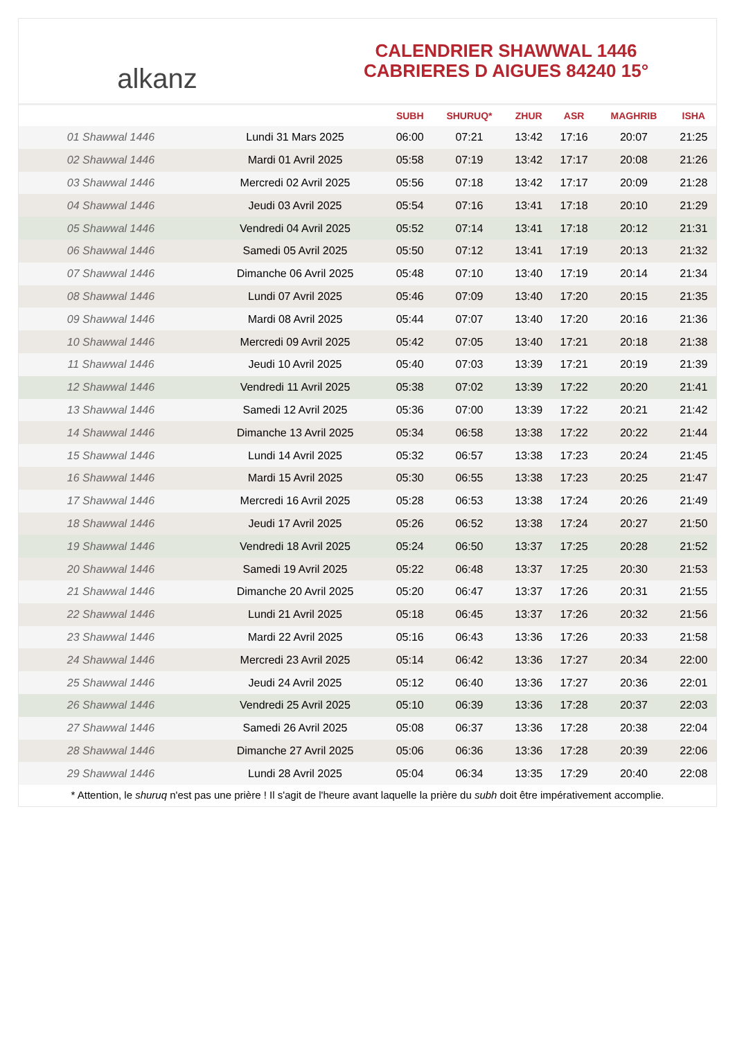alkanz
CALENDRIER SHAWWAL 1446
CABRIERES D AIGUES 84240 15°
| | | SUBH | SHURUQ* | ZHUR | ASR | MAGHRIB | ISHA |
| --- | --- | --- | --- | --- | --- | --- | --- |
| 01 Shawwal 1446 | Lundi 31 Mars 2025 | 06:00 | 07:21 | 13:42 | 17:16 | 20:07 | 21:25 |
| 02 Shawwal 1446 | Mardi 01 Avril 2025 | 05:58 | 07:19 | 13:42 | 17:17 | 20:08 | 21:26 |
| 03 Shawwal 1446 | Mercredi 02 Avril 2025 | 05:56 | 07:18 | 13:42 | 17:17 | 20:09 | 21:28 |
| 04 Shawwal 1446 | Jeudi 03 Avril 2025 | 05:54 | 07:16 | 13:41 | 17:18 | 20:10 | 21:29 |
| 05 Shawwal 1446 | Vendredi 04 Avril 2025 | 05:52 | 07:14 | 13:41 | 17:18 | 20:12 | 21:31 |
| 06 Shawwal 1446 | Samedi 05 Avril 2025 | 05:50 | 07:12 | 13:41 | 17:19 | 20:13 | 21:32 |
| 07 Shawwal 1446 | Dimanche 06 Avril 2025 | 05:48 | 07:10 | 13:40 | 17:19 | 20:14 | 21:34 |
| 08 Shawwal 1446 | Lundi 07 Avril 2025 | 05:46 | 07:09 | 13:40 | 17:20 | 20:15 | 21:35 |
| 09 Shawwal 1446 | Mardi 08 Avril 2025 | 05:44 | 07:07 | 13:40 | 17:20 | 20:16 | 21:36 |
| 10 Shawwal 1446 | Mercredi 09 Avril 2025 | 05:42 | 07:05 | 13:40 | 17:21 | 20:18 | 21:38 |
| 11 Shawwal 1446 | Jeudi 10 Avril 2025 | 05:40 | 07:03 | 13:39 | 17:21 | 20:19 | 21:39 |
| 12 Shawwal 1446 | Vendredi 11 Avril 2025 | 05:38 | 07:02 | 13:39 | 17:22 | 20:20 | 21:41 |
| 13 Shawwal 1446 | Samedi 12 Avril 2025 | 05:36 | 07:00 | 13:39 | 17:22 | 20:21 | 21:42 |
| 14 Shawwal 1446 | Dimanche 13 Avril 2025 | 05:34 | 06:58 | 13:38 | 17:22 | 20:22 | 21:44 |
| 15 Shawwal 1446 | Lundi 14 Avril 2025 | 05:32 | 06:57 | 13:38 | 17:23 | 20:24 | 21:45 |
| 16 Shawwal 1446 | Mardi 15 Avril 2025 | 05:30 | 06:55 | 13:38 | 17:23 | 20:25 | 21:47 |
| 17 Shawwal 1446 | Mercredi 16 Avril 2025 | 05:28 | 06:53 | 13:38 | 17:24 | 20:26 | 21:49 |
| 18 Shawwal 1446 | Jeudi 17 Avril 2025 | 05:26 | 06:52 | 13:38 | 17:24 | 20:27 | 21:50 |
| 19 Shawwal 1446 | Vendredi 18 Avril 2025 | 05:24 | 06:50 | 13:37 | 17:25 | 20:28 | 21:52 |
| 20 Shawwal 1446 | Samedi 19 Avril 2025 | 05:22 | 06:48 | 13:37 | 17:25 | 20:30 | 21:53 |
| 21 Shawwal 1446 | Dimanche 20 Avril 2025 | 05:20 | 06:47 | 13:37 | 17:26 | 20:31 | 21:55 |
| 22 Shawwal 1446 | Lundi 21 Avril 2025 | 05:18 | 06:45 | 13:37 | 17:26 | 20:32 | 21:56 |
| 23 Shawwal 1446 | Mardi 22 Avril 2025 | 05:16 | 06:43 | 13:36 | 17:26 | 20:33 | 21:58 |
| 24 Shawwal 1446 | Mercredi 23 Avril 2025 | 05:14 | 06:42 | 13:36 | 17:27 | 20:34 | 22:00 |
| 25 Shawwal 1446 | Jeudi 24 Avril 2025 | 05:12 | 06:40 | 13:36 | 17:27 | 20:36 | 22:01 |
| 26 Shawwal 1446 | Vendredi 25 Avril 2025 | 05:10 | 06:39 | 13:36 | 17:28 | 20:37 | 22:03 |
| 27 Shawwal 1446 | Samedi 26 Avril 2025 | 05:08 | 06:37 | 13:36 | 17:28 | 20:38 | 22:04 |
| 28 Shawwal 1446 | Dimanche 27 Avril 2025 | 05:06 | 06:36 | 13:36 | 17:28 | 20:39 | 22:06 |
| 29 Shawwal 1446 | Lundi 28 Avril 2025 | 05:04 | 06:34 | 13:35 | 17:29 | 20:40 | 22:08 |
* Attention, le shuruq n'est pas une prière ! Il s'agit de l'heure avant laquelle la prière du subh doit être impérativement accomplie.